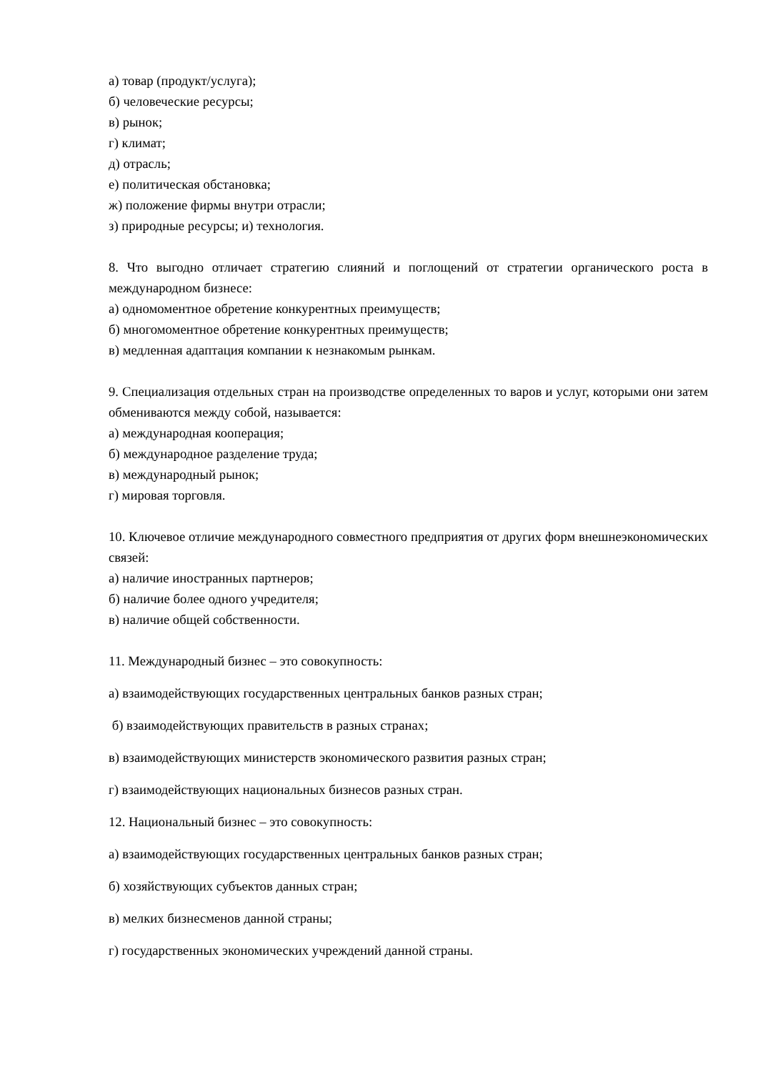а) товар (продукт/услуга);
б) человеческие ресурсы;
в) рынок;
г) климат;
д) отрасль;
е) политическая обстановка;
ж) положение фирмы внутри отрасли;
з) природные ресурсы; и) технология.
8. Что выгодно отличает стратегию слияний и поглощений от стратегии органического роста в международном бизнесе:
а) одномоментное обретение конкурентных преимуществ;
б) многомоментное обретение конкурентных преимуществ;
в) медленная адаптация компании к незнакомым рынкам.
9. Специализация отдельных стран на производстве определенных то варов и услуг, которыми они затем обмениваются между собой, называется:
а) международная кооперация;
б) международное разделение труда;
в) международный рынок;
г) мировая торговля.
10. Ключевое отличие международного совместного предприятия от других форм внешнеэкономических связей:
а) наличие иностранных партнеров;
б) наличие более одного учредителя;
в) наличие общей собственности.
11. Международный бизнес – это совокупность:
а) взаимодействующих государственных центральных банков разных стран;
б) взаимодействующих правительств в разных странах;
в) взаимодействующих министерств экономического развития разных стран;
г) взаимодействующих национальных бизнесов разных стран.
12. Национальный бизнес – это совокупность:
а) взаимодействующих государственных центральных банков разных стран;
б) хозяйствующих субъектов данных стран;
в) мелких бизнесменов данной страны;
г) государственных экономических учреждений данной страны.